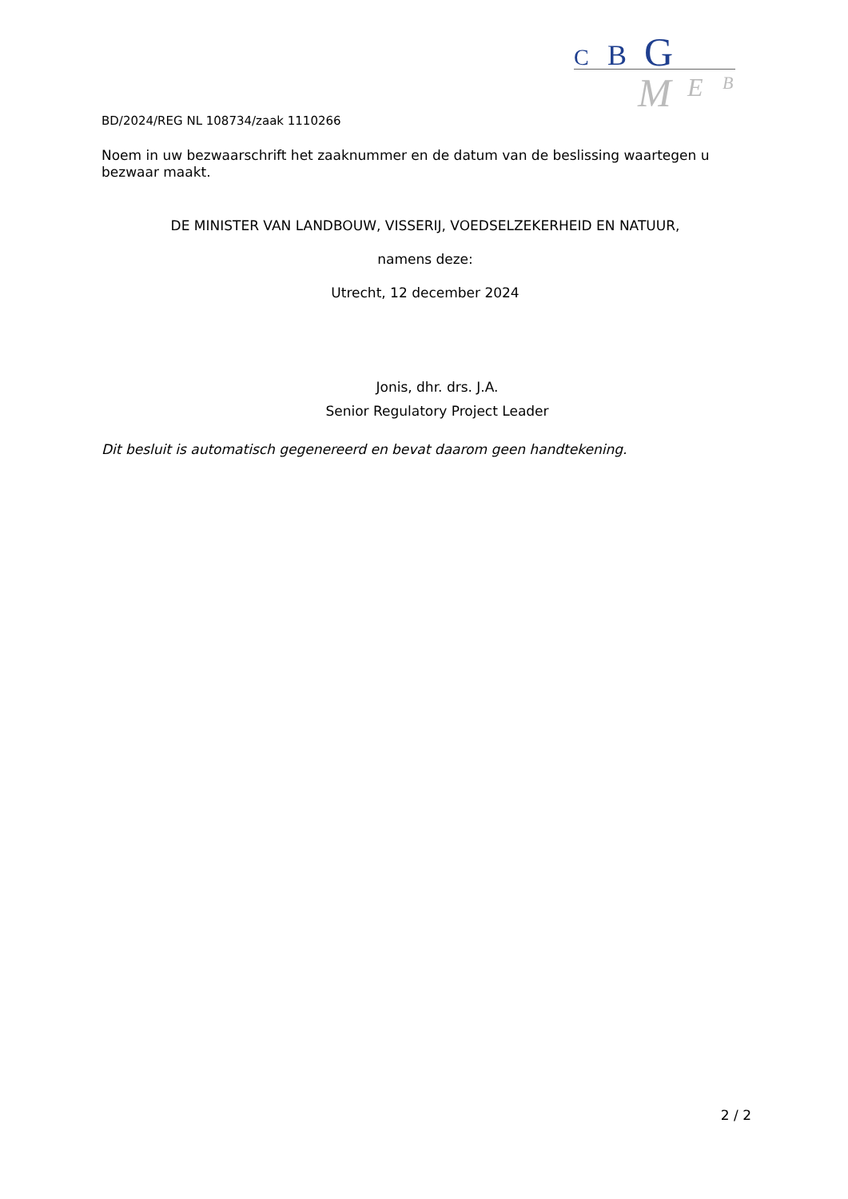C B G
M E B
BD/2024/REG NL 108734/zaak 1110266
Noem in uw bezwaarschrift het zaaknummer en de datum van de beslissing waartegen u bezwaar maakt.
DE MINISTER VAN LANDBOUW, VISSERIJ, VOEDSELZEKERHEID EN NATUUR,
namens deze:
Utrecht, 12 december 2024
Jonis, dhr. drs. J.A.
Senior Regulatory Project Leader
Dit besluit is automatisch gegenereerd en bevat daarom geen handtekening.
2 / 2